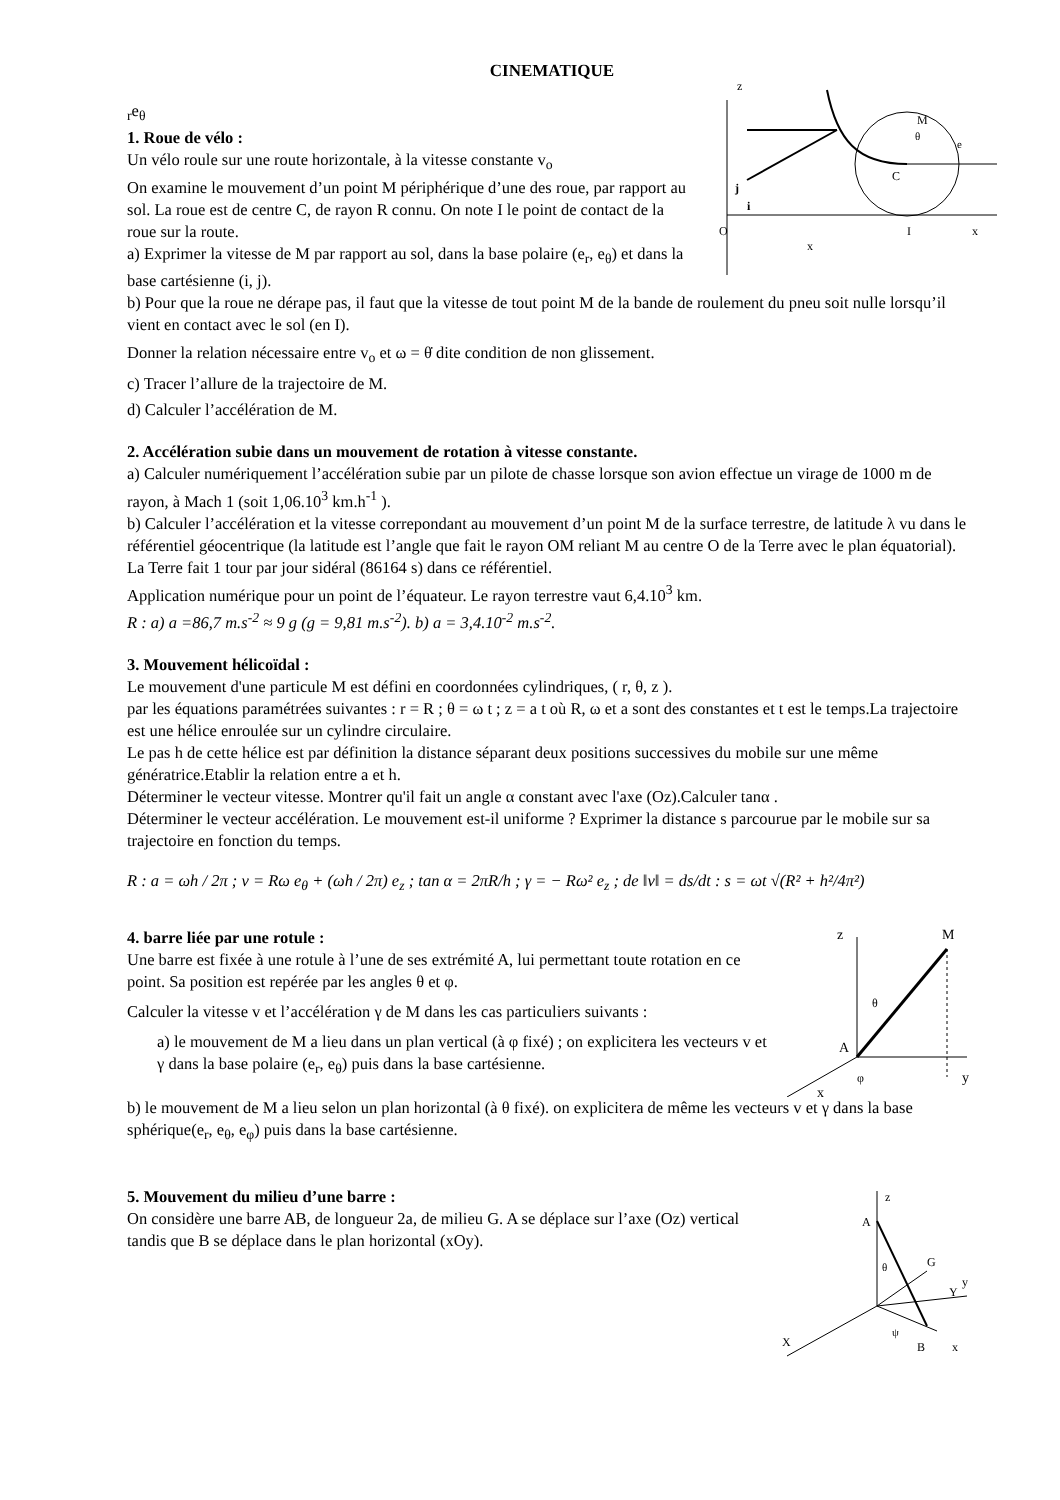CINEMATIQUE
z
O
I
x
x
C
M
θ
j
i
er
eθ
1. Roue de vélo :
Un vélo roule sur une route horizontale, à la vitesse constante v<sub>o</sub>
On examine le mouvement d’un point M périphérique d’une des roue, par rapport au sol. La roue est de centre C, de rayon R connu. On note I le point de contact de la roue sur la route.
a) Exprimer la vitesse de M par rapport au sol, dans la base polaire (e<sub>r</sub>, e<sub>θ</sub>) et dans la base cartésienne (i, j).
b) Pour que la roue ne dérape pas, il faut que la vitesse de tout point M de la bande de roulement du pneu soit nulle lorsqu’il vient en contact avec le sol (en I).
Donner la relation nécessaire entre v<sub>o</sub> et ω = θ̇ dite condition de non glissement.
c) Tracer l’allure de la trajectoire de M.
d) Calculer l’accélération de M.
2. Accélération subie dans un mouvement de rotation à vitesse constante.
a) Calculer numériquement l’accélération subie par un pilote de chasse lorsque son avion effectue un virage de 1000 m de rayon, à Mach 1 (soit 1,06.10<sup>3</sup> km.h<sup>-1</sup> ).
b) Calculer l’accélération et la vitesse correpondant au mouvement d’un point M de la surface terrestre, de latitude λ vu dans le référentiel géocentrique (la latitude est l’angle que fait le rayon OM reliant M au centre O de la Terre avec le plan équatorial). La Terre fait 1 tour par jour sidéral (86164 s) dans ce référentiel.
Application numérique pour un point de l’équateur. Le rayon terrestre vaut 6,4.10<sup>3</sup> km.
R : a) a =86,7 m.s<sup>-2</sup> ≈ 9 g (g = 9,81 m.s<sup>-2</sup>). b) a = 3,4.10<sup>-2</sup> m.s<sup>-2</sup>.
3. Mouvement hélicoïdal :
Le mouvement d'une particule M est défini en coordonnées cylindriques, ( r, θ, z ).
par les équations paramétrées suivantes : r = R ; θ = ω t ; z = a t où R, ω et a sont des constantes et t est le temps.La trajectoire est une hélice enroulée sur un cylindre circulaire.
Le pas h de cette hélice est par définition la distance séparant deux positions successives du mobile sur une même génératrice.Etablir la relation entre a et h.
Déterminer le vecteur vitesse. Montrer qu'il fait un angle α constant avec l'axe (Oz).Calculer tanα .
Déterminer le vecteur accélération. Le mouvement est-il uniforme ? Exprimer la distance s parcourue par le mobile sur sa trajectoire en fonction du temps.
R : a = ωh / 2π ; v = Rω e<sub>θ</sub> + (ωh / 2π) e<sub>z</sub> ; tan α = 2πR/h ; γ = − Rω² e<sub>z</sub> ; de ‖v‖ = ds/dt : s = ωt √(R² + h²/4π²)
z
M
A
θ
φ
y
x
4. barre liée par une rotule :
Une barre est fixée à une rotule à l’une de ses extrémité A, lui permettant toute rotation en ce point. Sa position est repérée par les angles θ et φ.
Calculer la vitesse v et l’accélération γ de M dans les cas particuliers suivants :
a) le mouvement de M a lieu dans un plan vertical (à φ fixé) ; on explicitera les vecteurs v et γ dans la base polaire (e<sub>r</sub>, e<sub>θ</sub>) puis dans la base cartésienne.
b) le mouvement de M a lieu selon un plan horizontal (à θ fixé). on explicitera de même les vecteurs v et γ dans la base sphérique(e<sub>r</sub>, e<sub>θ</sub>, e<sub>φ</sub>) puis dans la base cartésienne.
z
A
G
θ
Y
y
X
B
x
ψ
5. Mouvement du milieu d’une barre :
On considère une barre AB, de longueur 2a, de milieu G. A se déplace sur l’axe (Oz) vertical tandis que B se déplace dans le plan horizontal (xOy).